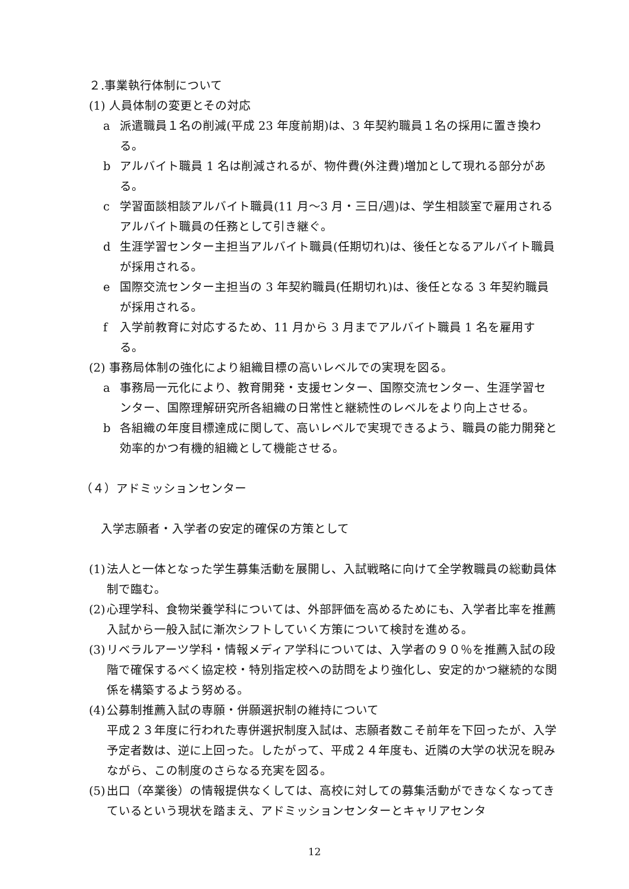２.事業執行体制について
(1) 人員体制の変更とその対応
a 派遣職員１名の削減(平成 23 年度前期)は、3 年契約職員１名の採用に置き換わる。
b アルバイト職員 1 名は削減されるが、物件費(外注費)増加として現れる部分がある。
c 学習面談相談アルバイト職員(11 月～3 月・三日/週)は、学生相談室で雇用されるアルバイト職員の任務として引き継ぐ。
d 生涯学習センター主担当アルバイト職員(任期切れ)は、後任となるアルバイト職員が採用される。
e 国際交流センター主担当の 3 年契約職員(任期切れ)は、後任となる 3 年契約職員が採用される。
f 入学前教育に対応するため、11 月から 3 月までアルバイト職員 1 名を雇用する。
(2) 事務局体制の強化により組織目標の高いレベルでの実現を図る。
a 事務局一元化により、教育開発・支援センター、国際交流センター、生涯学習センター、国際理解研究所各組織の日常性と継続性のレベルをより向上させる。
b 各組織の年度目標達成に関して、高いレベルで実現できるよう、職員の能力開発と効率的かつ有機的組織として機能させる。
（４）アドミッションセンター
入学志願者・入学者の安定的確保の方策として
(1) 法人と一体となった学生募集活動を展開し、入試戦略に向けて全学教職員の総動員体制で臨む。
(2) 心理学科、食物栄養学科については、外部評価を高めるためにも、入学者比率を推薦入試から一般入試に漸次シフトしていく方策について検討を進める。
(3) リベラルアーツ学科・情報メディア学科については、入学者の９０％を推薦入試の段階で確保するべく協定校・特別指定校への訪問をより強化し、安定的かつ継続的な関係を構築するよう努める。
(4) 公募制推薦入試の専願・併願選択制の維持について
平成２３年度に行われた専併選択制度入試は、志願者数こそ前年を下回ったが、入学予定者数は、逆に上回った。したがって、平成２４年度も、近隣の大学の状況を睨みながら、この制度のさらなる充実を図る。
(5) 出口（卒業後）の情報提供なくしては、高校に対しての募集活動ができなくなってきているという現状を踏まえ、アドミッションセンターとキャリアセンタ
12